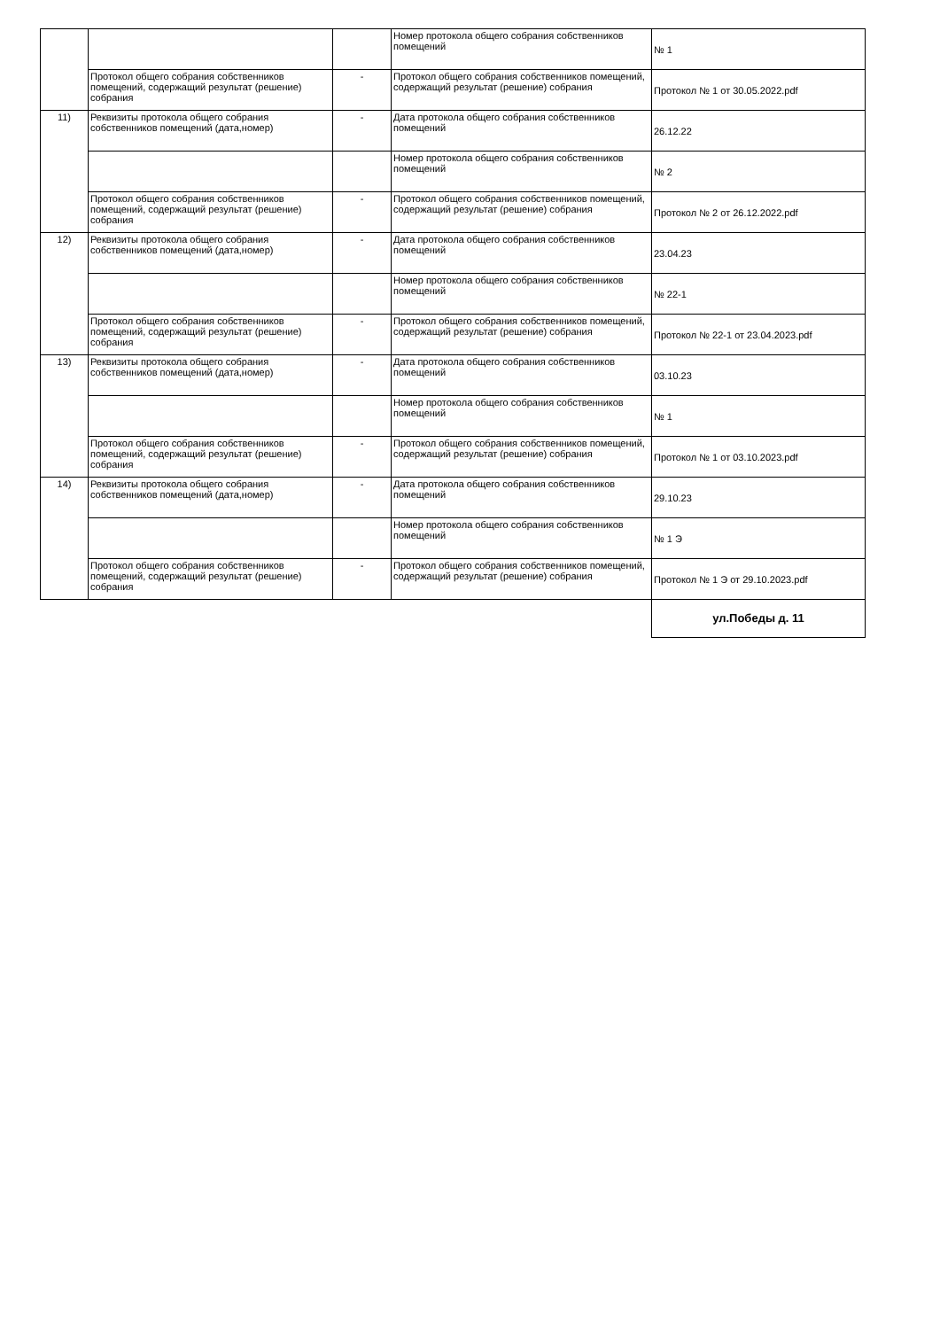| | | | Номер протокола общего собрания собственников помещений | № 1 |
| | Протокол общего собрания собственников помещений, содержащий результат (решение) собрания | - | Протокол общего собрания собственников помещений, содержащий результат (решение) собрания | Протокол № 1 от 30.05.2022.pdf |
| 11) | Реквизиты протокола общего собрания собственников помещений (дата,номер) | - | Дата протокола общего собрания собственников помещений | 26.12.22 |
| | | | Номер протокола общего собрания собственников помещений | № 2 |
| | Протокол общего собрания собственников помещений, содержащий результат (решение) собрания | - | Протокол общего собрания собственников помещений, содержащий результат (решение) собрания | Протокол № 2 от 26.12.2022.pdf |
| 12) | Реквизиты протокола общего собрания собственников помещений (дата,номер) | - | Дата протокола общего собрания собственников помещений | 23.04.23 |
| | | | Номер протокола общего собрания собственников помещений | № 22-1 |
| | Протокол общего собрания собственников помещений, содержащий результат (решение) собрания | - | Протокол общего собрания собственников помещений, содержащий результат (решение) собрания | Протокол № 22-1 от 23.04.2023.pdf |
| 13) | Реквизиты протокола общего собрания собственников помещений (дата,номер) | - | Дата протокола общего собрания собственников помещений | 03.10.23 |
| | | | Номер протокола общего собрания собственников помещений | № 1 |
| | Протокол общего собрания собственников помещений, содержащий результат (решение) собрания | - | Протокол общего собрания собственников помещений, содержащий результат (решение) собрания | Протокол № 1 от 03.10.2023.pdf |
| 14) | Реквизиты протокола общего собрания собственников помещений (дата,номер) | - | Дата протокола общего собрания собственников помещений | 29.10.23 |
| | | | Номер протокола общего собрания собственников помещений | № 1 Э |
| | Протокол общего собрания собственников помещений, содержащий результат (решение) собрания | - | Протокол общего собрания собственников помещений, содержащий результат (решение) собрания | Протокол № 1 Э от 29.10.2023.pdf |
| | | | | ул.Победы д. 11 |